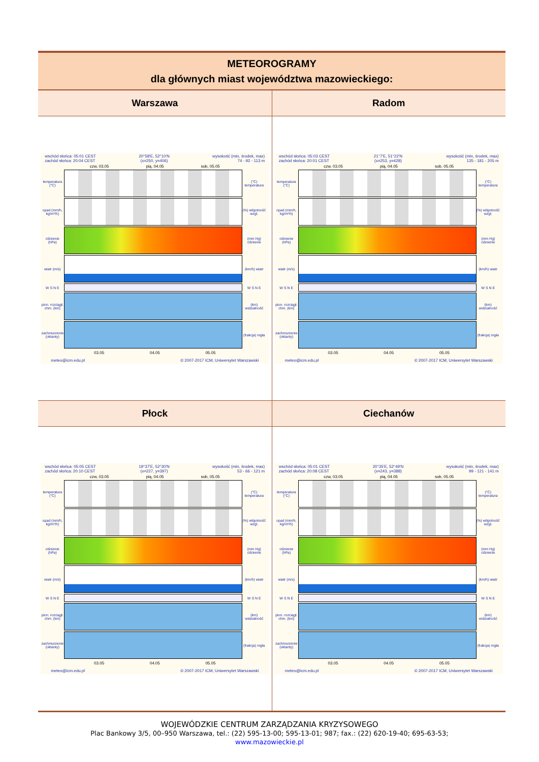| METEOROGRAMY dla głównych miast województwa mazowieckiego: | |
| Warszawa | Radom |
| wschód słońca: 05:01 CEST zachód słońca: 20:04 CEST 20°58'E, 52°10'N (x=250, y=406) wysokość (min, środek, max) 74 - 92 - 113 m czw, 03.05 pią, 04.05 sob, 05.05 temperatura (°C) (°C) temperatura opad (mm/h, kg/m²/h) (%) wilgotność wzgl. ciśnienie (hPa) (mm Hg) ciśnienie wiatr (m/s) (km/h) wiatr W S N E W S N E pion. rozciągł. chm. (km) (km) widzialność zachmurzenie (oktanty) (frakcja) mgła 03.05 04.05 05.05 meteo@icm.edu.pl © 2007-2017 ICM, Uniwersytet Warszawski | wschód słońca: 05:03 CEST zachód słońca: 20:01 CEST 21°7'E, 51°22'N (x=253, y=428) wysokość (min, środek, max) 135 - 181 - 205 m czw, 03.05 pią, 04.05 sob, 05.05 temperatura (°C) (°C) temperatura opad (mm/h, kg/m²/h) (%) wilgotność wzgl. ciśnienie (hPa) (mm Hg) ciśnienie wiatr (m/s) (km/h) wiatr W S N E W S N E pion. rozciągł. chm. (km) (km) widzialność zachmurzenie (oktanty) (frakcja) mgła 03.05 04.05 05.05 meteo@icm.edu.pl © 2007-2017 ICM, Uniwersytet Warszawski |
| Płock | Ciechanów |
| wschód słońca: 05:05 CEST zachód słońca: 20:10 CEST 19°37'E, 52°30'N (x=227, y=397) wysokość (min, środek, max) 53 - 66 - 121 m czw, 03.05 pią, 04.05 sob, 05.05 temperatura (°C) (°C) temperatura opad (mm/h, kg/m²/h) (%) wilgotność wzgl. ciśnienie (hPa) (mm Hg) ciśnienie wiatr (m/s) (km/h) wiatr W S N E W S N E pion. rozciągł. chm. (km) (km) widzialność zachmurzenie (oktanty) (frakcja) mgła 03.05 04.05 05.05 meteo@icm.edu.pl © 2007-2017 ICM, Uniwersytet Warszawski | wschód słońca: 05:01 CEST zachód słońca: 20:08 CEST 20°35'E, 52°49'N (x=243, y=388) wysokość (min, środek, max) 99 - 121 - 141 m czw, 03.05 pią, 04.05 sob, 05.05 temperatura (°C) (°C) temperatura opad (mm/h, kg/m²/h) (%) wilgotność wzgl. ciśnienie (hPa) (mm Hg) ciśnienie wiatr (m/s) (km/h) wiatr W S N E W S N E pion. rozciągł. chm. (km) (km) widzialność zachmurzenie (oktanty) (frakcja) mgła 03.05 04.05 05.05 meteo@icm.edu.pl © 2007-2017 ICM, Uniwersytet Warszawski |
WOJEWÓDZKIE CENTRUM ZARZĄDZANIA KRYZYSOWEGO
Plac Bankowy 3/5, 00–950 Warszawa, tel.: (22) 595-13-00; 595-13-01; 987; fax.: (22) 620-19-40; 695-63-53;
www.mazowieckie.pl